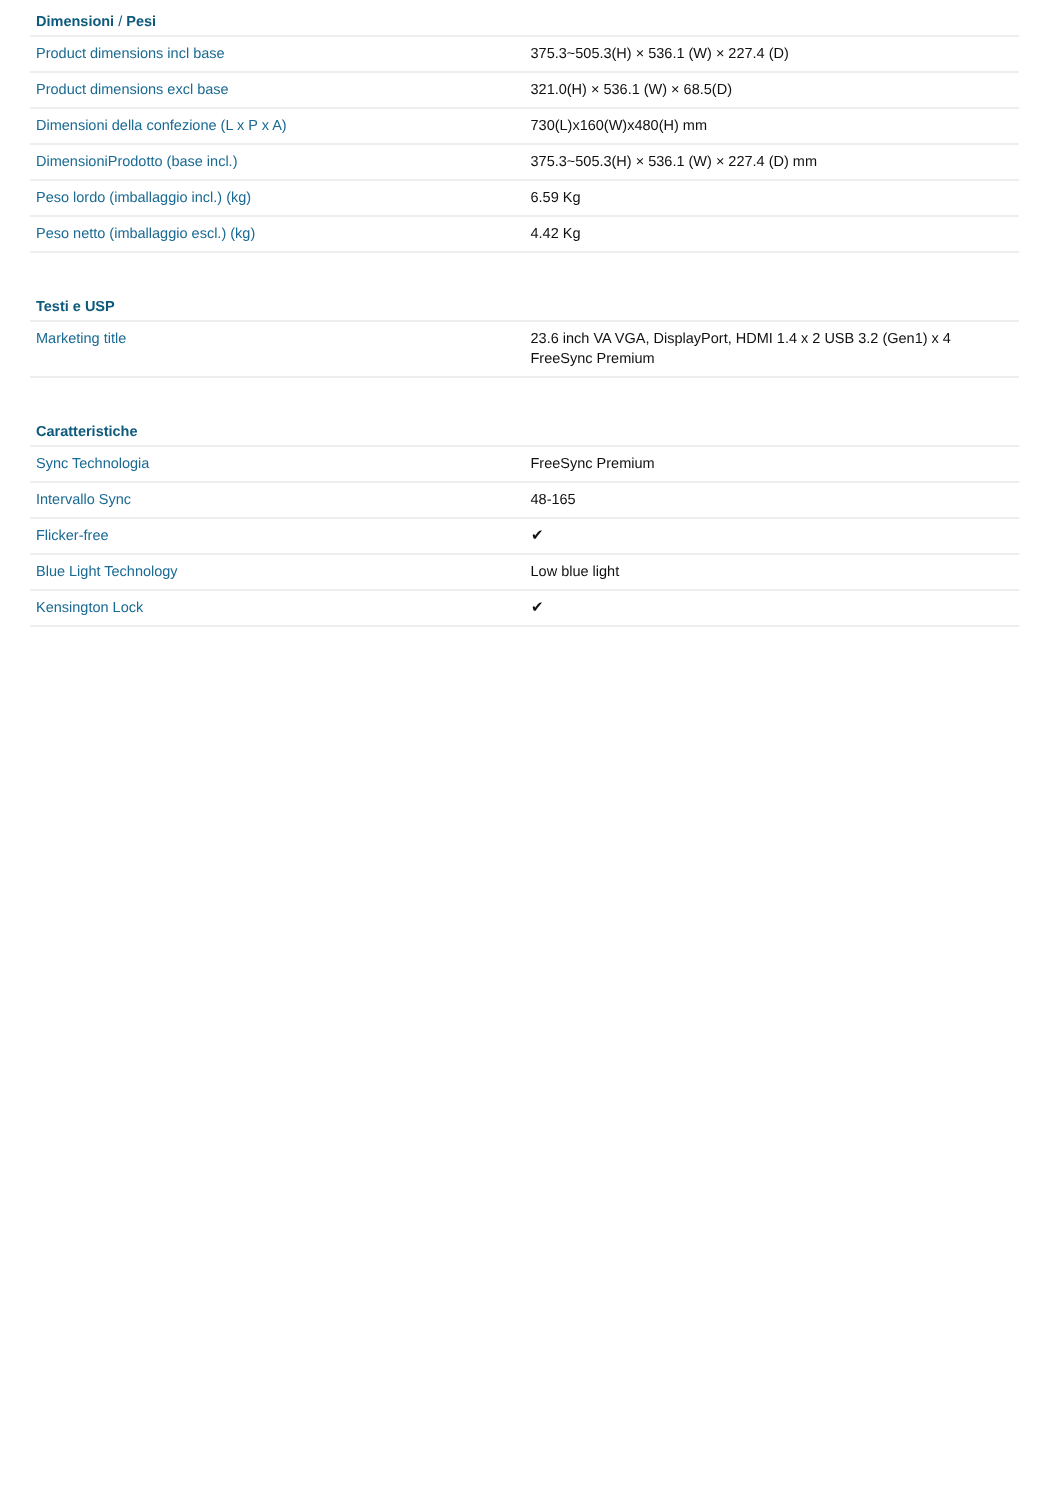| Dimensioni / Pesi | |
| --- | --- |
| Product dimensions incl base | 375.3~505.3(H) × 536.1 (W) × 227.4 (D) |
| Product dimensions excl base | 321.0(H) × 536.1 (W) × 68.5(D) |
| Dimensioni della confezione (L x P x A) | 730(L)x160(W)x480(H) mm |
| DimensioniProdotto (base incl.) | 375.3~505.3(H) × 536.1 (W) × 227.4 (D) mm |
| Peso lordo (imballaggio incl.) (kg) | 6.59 Kg |
| Peso netto (imballaggio escl.) (kg) | 4.42 Kg |
| Testi e USP | |
| --- | --- |
| Marketing title | 23.6 inch VA VGA, DisplayPort, HDMI 1.4 x 2 USB 3.2 (Gen1) x 4 FreeSync Premium |
| Caratteristiche | |
| --- | --- |
| Sync Technologia | FreeSync Premium |
| Intervallo Sync | 48-165 |
| Flicker-free | ✔ |
| Blue Light Technology | Low blue light |
| Kensington Lock | ✔ |